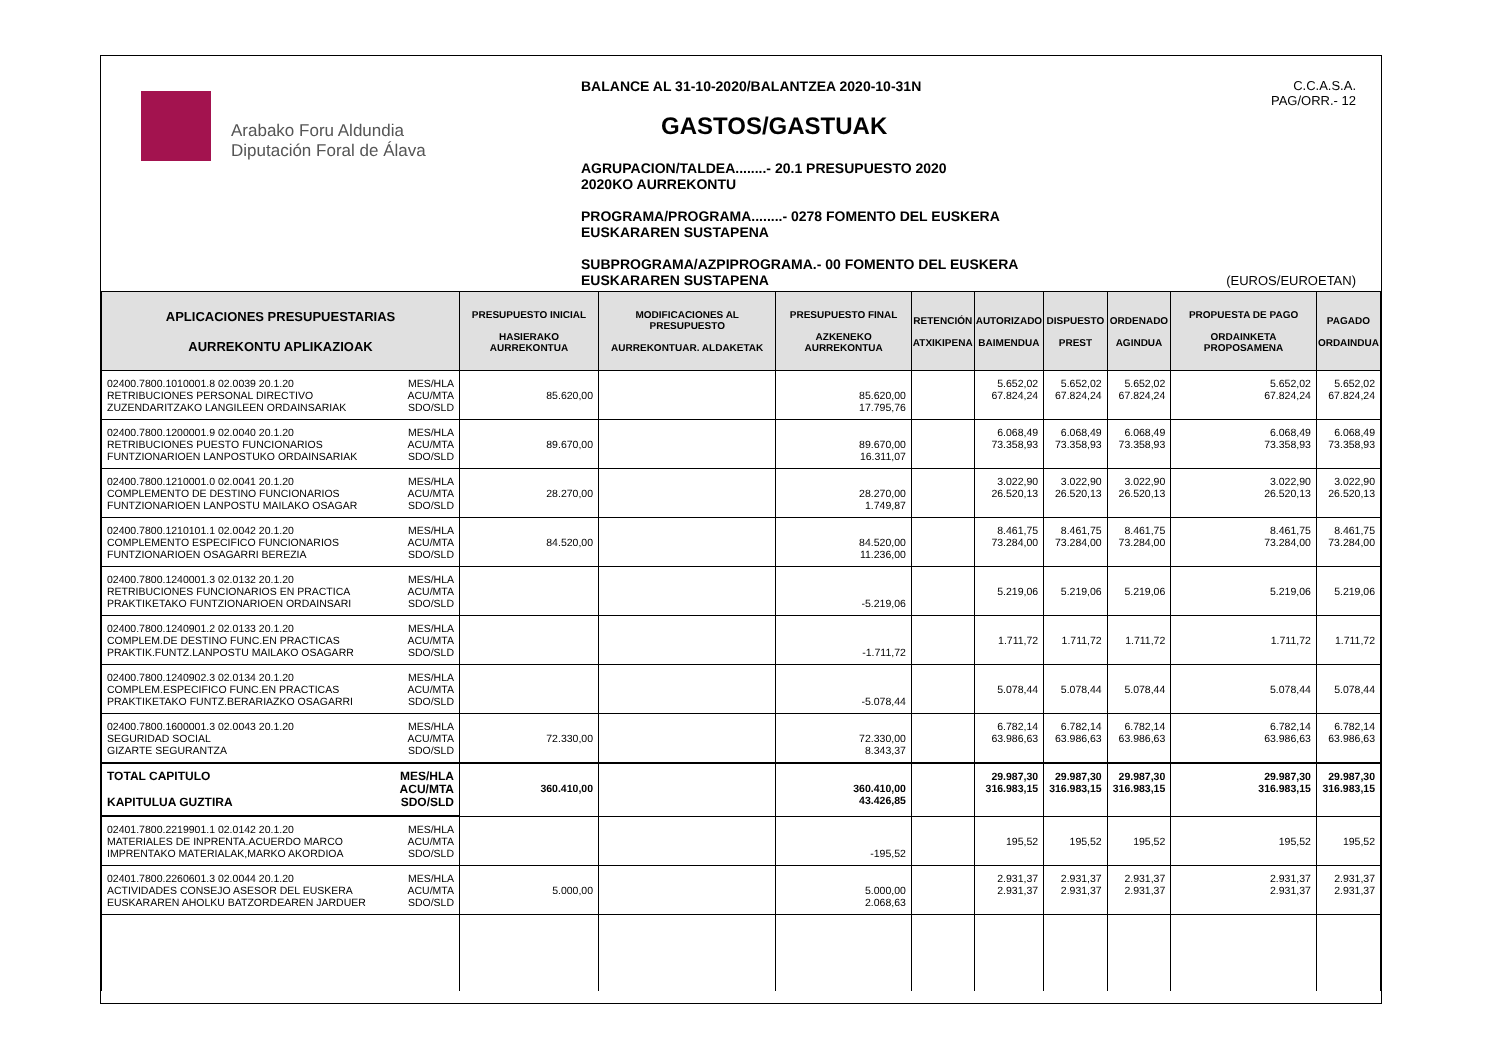Arabako Foru Aldundia
Diputación Foral de Álava
BALANCE AL 31-10-2020/BALANTZEA 2020-10-31N
GASTOS/GASTUAK
AGRUPACION/TALDEA........- 20.1 PRESUPUESTO 2020
2020KO AURREKONTU
PROGRAMA/PROGRAMA........- 0278 FOMENTO DEL EUSKERA
EUSKARAREN SUSTAPENA
SUBPROGRAMA/AZPIPROGRAMA.- 00 FOMENTO DEL EUSKERA
EUSKARAREN SUSTAPENA
C.C.A.S.A.
PAG/ORR.- 12
(EUROS/EUROETAN)
| APLICACIONES PRESUPUESTARIAS AURREKONTU APLIKAZIOAK | PRESUPUESTO INICIAL HASIERAKO AURREKONTUA | MODIFICACIONES AL PRESUPUESTO AURREKONTUAR. ALDAKETAK | PRESUPUESTO FINAL AZKENEKO AURREKONTUA | RETENCIÓN ATXIKIPENA | AUTORIZADO BAIMENDUA | DISPUESTO PREST | ORDENADO AGINDUA | PROPUESTA DE PAGO ORDAINKETA PROPOSAMENA | PAGADO ORDAINDUA |
| --- | --- | --- | --- | --- | --- | --- | --- | --- | --- |
| MES/HLA ACU/MTA SDO/SLD 02400.7800.1010001.8 02.0039 20.1.20 RETRIBUCIONES PERSONAL DIRECTIVO ZUZENDARITZAKO LANGILEEN ORDAINSARIAK | 85.620,00 | | 85.620,00 17.795,76 | | 5.652,02 67.824,24 | 5.652,02 67.824,24 | 5.652,02 67.824,24 | 5.652,02 67.824,24 | 5.652,02 67.824,24 |
| MES/HLA ACU/MTA SDO/SLD 02400.7800.1200001.9 02.0040 20.1.20 RETRIBUCIONES PUESTO FUNCIONARIOS FUNTZIONARIOEN LANPOSTUKO ORDAINSARIAK | 89.670,00 | | 89.670,00 16.311,07 | | 6.068,49 73.358,93 | 6.068,49 73.358,93 | 6.068,49 73.358,93 | 6.068,49 73.358,93 | 6.068,49 73.358,93 |
| MES/HLA ACU/MTA SDO/SLD 02400.7800.1210001.0 02.0041 20.1.20 COMPLEMENTO DE DESTINO FUNCIONARIOS FUNTZIONARIOEN LANPOSTU MAILAKO OSAGAR | 28.270,00 | | 28.270,00 1.749,87 | | 3.022,90 26.520,13 | 3.022,90 26.520,13 | 3.022,90 26.520,13 | 3.022,90 26.520,13 | 3.022,90 26.520,13 |
| MES/HLA ACU/MTA SDO/SLD 02400.7800.1210101.1 02.0042 20.1.20 COMPLEMENTO ESPECIFICO FUNCIONARIOS FUNTZIONARIOEN OSAGARRI BEREZIA | 84.520,00 | | 84.520,00 11.236,00 | | 8.461,75 73.284,00 | 8.461,75 73.284,00 | 8.461,75 73.284,00 | 8.461,75 73.284,00 | 8.461,75 73.284,00 |
| MES/HLA ACU/MTA SDO/SLD 02400.7800.1240001.3 02.0132 20.1.20 RETRIBUCIONES FUNCIONARIOS EN PRACTICA PRAKTIKETAKO FUNTZIONARIOEN ORDAINSARI | | | -5.219,06 | | 5.219,06 | 5.219,06 | 5.219,06 | 5.219,06 | 5.219,06 |
| MES/HLA ACU/MTA SDO/SLD 02400.7800.1240901.2 02.0133 20.1.20 COMPLEM.DE DESTINO FUNC.EN PRACTICAS PRAKTIK.FUNTZ.LANPOSTU MAILAKO OSAGARR | | | -1.711,72 | | 1.711,72 | 1.711,72 | 1.711,72 | 1.711,72 | 1.711,72 |
| MES/HLA ACU/MTA SDO/SLD 02400.7800.1240902.3 02.0134 20.1.20 COMPLEM.ESPECIFICO FUNC.EN PRACTICAS PRAKTIKETAKO FUNTZ.BERARIAZKO OSAGARRI | | | -5.078,44 | | 5.078,44 | 5.078,44 | 5.078,44 | 5.078,44 | 5.078,44 |
| MES/HLA ACU/MTA SDO/SLD 02400.7800.1600001.3 02.0043 20.1.20 SEGURIDAD SOCIAL GIZARTE SEGURANTZA | 72.330,00 | | 72.330,00 8.343,37 | | 6.782,14 63.986,63 | 6.782,14 63.986,63 | 6.782,14 63.986,63 | 6.782,14 63.986,63 | 6.782,14 63.986,63 |
| MES/HLA ACU/MTA SDO/SLD TOTAL CAPITULO KAPITULUA GUZTIRA | 360.410,00 | | 360.410,00 43.426,85 | | 29.987,30 316.983,15 | 29.987,30 316.983,15 | 29.987,30 316.983,15 | 29.987,30 316.983,15 | 29.987,30 316.983,15 |
| MES/HLA ACU/MTA SDO/SLD 02401.7800.2219901.1 02.0142 20.1.20 MATERIALES DE INPRENTA.ACUERDO MARCO IMPRENTAKO MATERIALAK,MARKO AKORDIOA | | | -195,52 | | 195,52 | 195,52 | 195,52 | 195,52 | 195,52 |
| MES/HLA ACU/MTA SDO/SLD 02401.7800.2260601.3 02.0044 20.1.20 ACTIVIDADES CONSEJO ASESOR DEL EUSKERA EUSKARAREN AHOLKU BATZORDEAREN JARDUER | 5.000,00 | | 5.000,00 2.068,63 | | 2.931,37 2.931,37 | 2.931,37 2.931,37 | 2.931,37 2.931,37 | 2.931,37 2.931,37 | 2.931,37 2.931,37 |